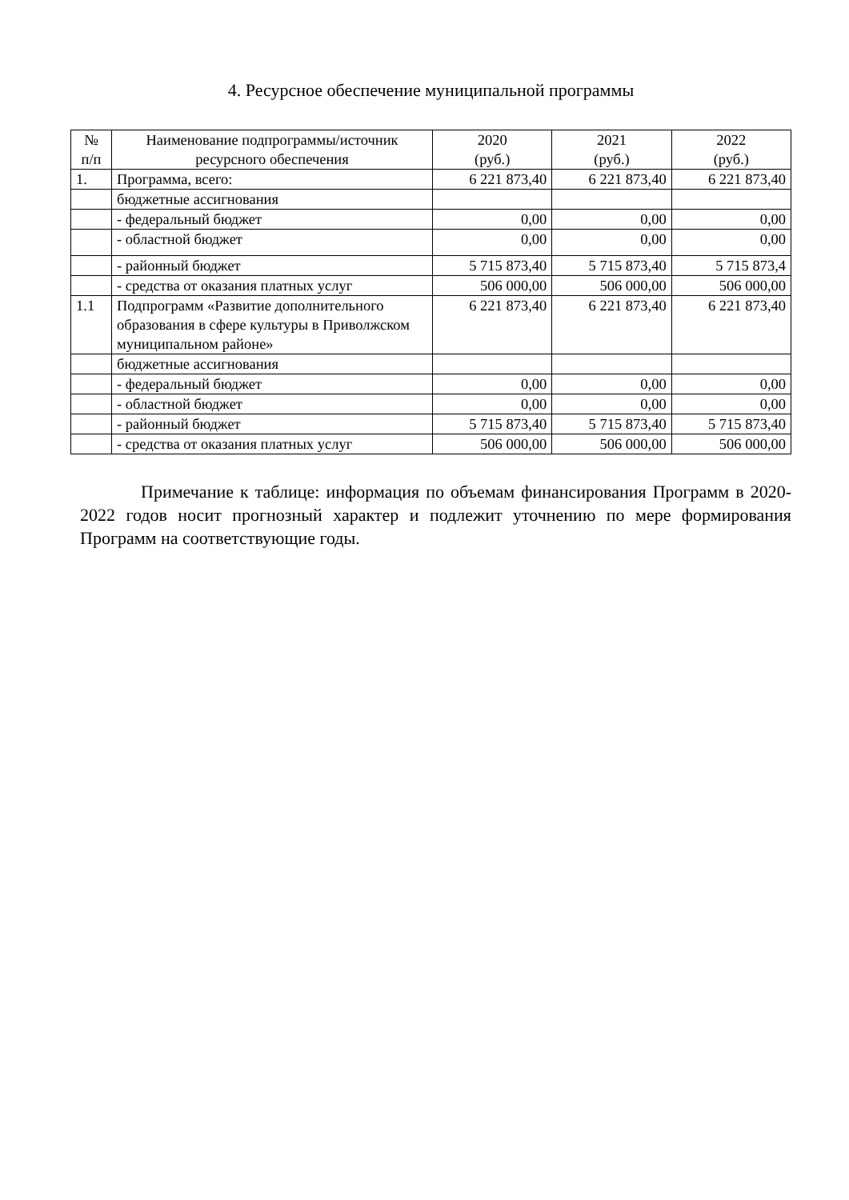4. Ресурсное обеспечение муниципальной программы
| № п/п | Наименование подпрограммы/источник ресурсного обеспечения | 2020 (руб.) | 2021 (руб.) | 2022 (руб.) |
| --- | --- | --- | --- | --- |
| 1. | Программа, всего: | 6 221 873,40 | 6 221 873,40 | 6 221 873,40 |
| | бюджетные ассигнования | | | |
| | - федеральный бюджет | 0,00 | 0,00 | 0,00 |
| | - областной бюджет | 0,00 | 0,00 | 0,00 |
| | - районный бюджет | 5 715 873,40 | 5 715 873,40 | 5 715 873,4 |
| | - средства от оказания платных услуг | 506 000,00 | 506 000,00 | 506 000,00 |
| 1.1 | Подпрограмм «Развитие дополнительного образования в сфере культуры в Приволжском муниципальном районе» | 6 221 873,40 | 6 221 873,40 | 6 221 873,40 |
| | бюджетные ассигнования | | | |
| | - федеральный бюджет | 0,00 | 0,00 | 0,00 |
| | - областной бюджет | 0,00 | 0,00 | 0,00 |
| | - районный бюджет | 5 715 873,40 | 5 715 873,40 | 5 715 873,40 |
| | - средства от оказания платных услуг | 506 000,00 | 506 000,00 | 506 000,00 |
Примечание к таблице: информация по объемам финансирования Программ в 2020-2022 годов носит прогнозный характер и подлежит уточнению по мере формирования Программ на соответствующие годы.